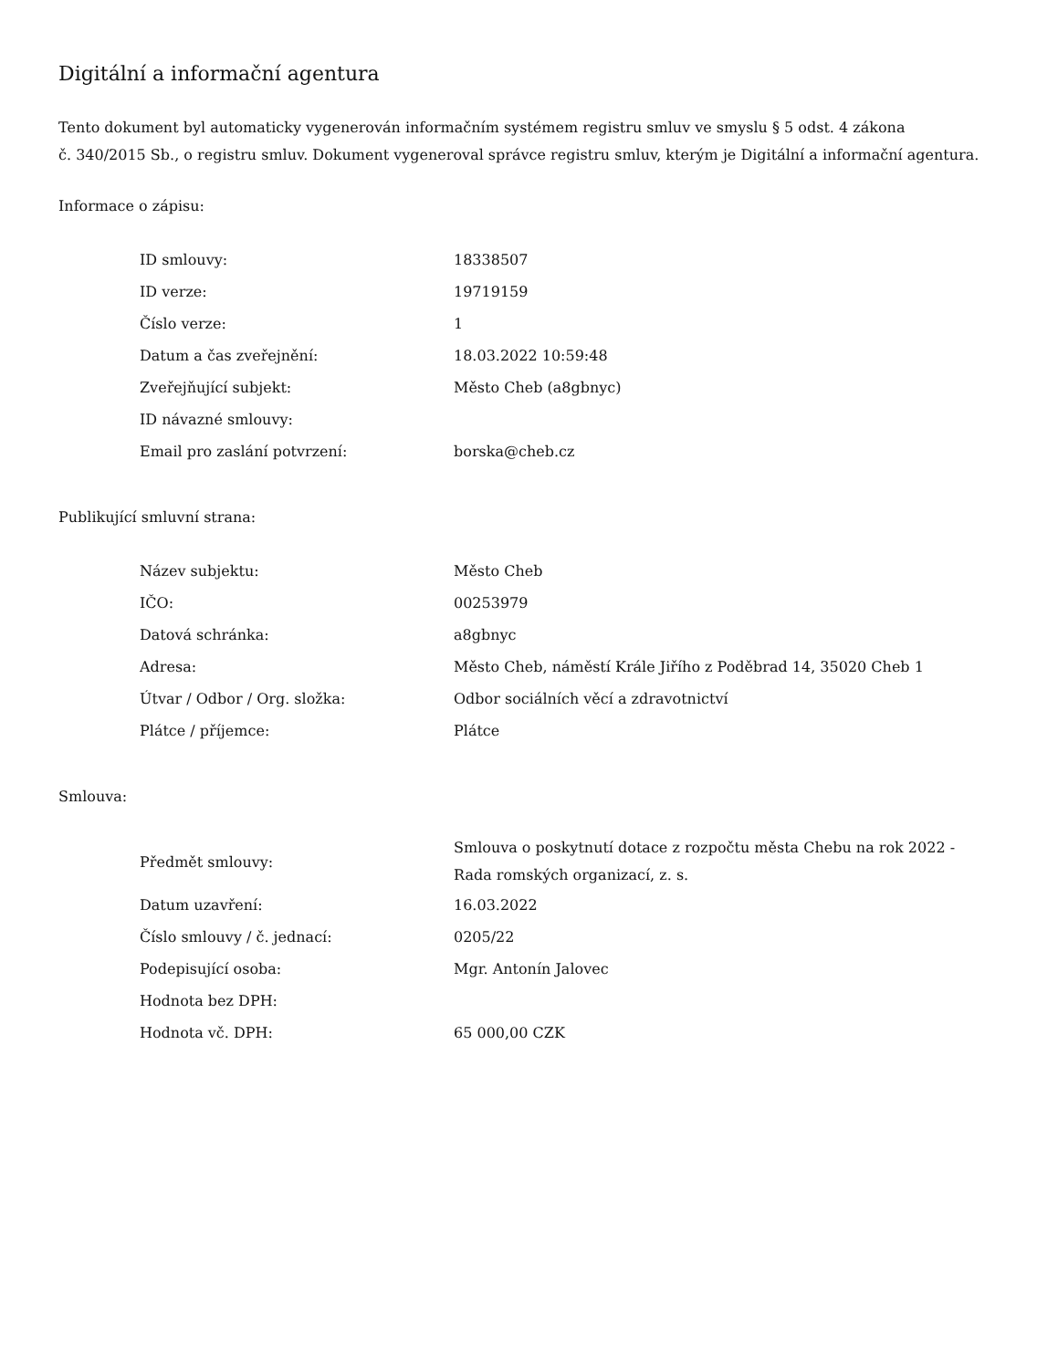Digitální a informační agentura
Tento dokument byl automaticky vygenerován informačním systémem registru smluv ve smyslu § 5 odst. 4 zákona
č. 340/2015 Sb., o registru smluv. Dokument vygeneroval správce registru smluv, kterým je Digitální a informační agentura.
Informace o zápisu:
| ID smlouvy: | 18338507 |
| ID verze: | 19719159 |
| Číslo verze: | 1 |
| Datum a čas zveřejnění: | 18.03.2022 10:59:48 |
| Zveřejňující subjekt: | Město Cheb (a8gbnyc) |
| ID návazné smlouvy: | |
| Email pro zaslání potvrzení: | borska@cheb.cz |
Publikující smluvní strana:
| Název subjektu: | Město Cheb |
| IČO: | 00253979 |
| Datová schránka: | a8gbnyc |
| Adresa: | Město Cheb, náměstí Krále Jiřího z Poděbrad 14, 35020 Cheb 1 |
| Útvar / Odbor / Org. složka: | Odbor sociálních věcí a zdravotnictví |
| Plátce / příjemce: | Plátce |
Smlouva:
| Předmět smlouvy: | Smlouva o poskytnutí dotace z rozpočtu města Chebu na rok 2022 - Rada romských organizací, z. s. |
| Datum uzavření: | 16.03.2022 |
| Číslo smlouvy / č. jednací: | 0205/22 |
| Podepisující osoba: | Mgr. Antonín Jalovec |
| Hodnota bez DPH: | |
| Hodnota vč. DPH: | 65 000,00 CZK |